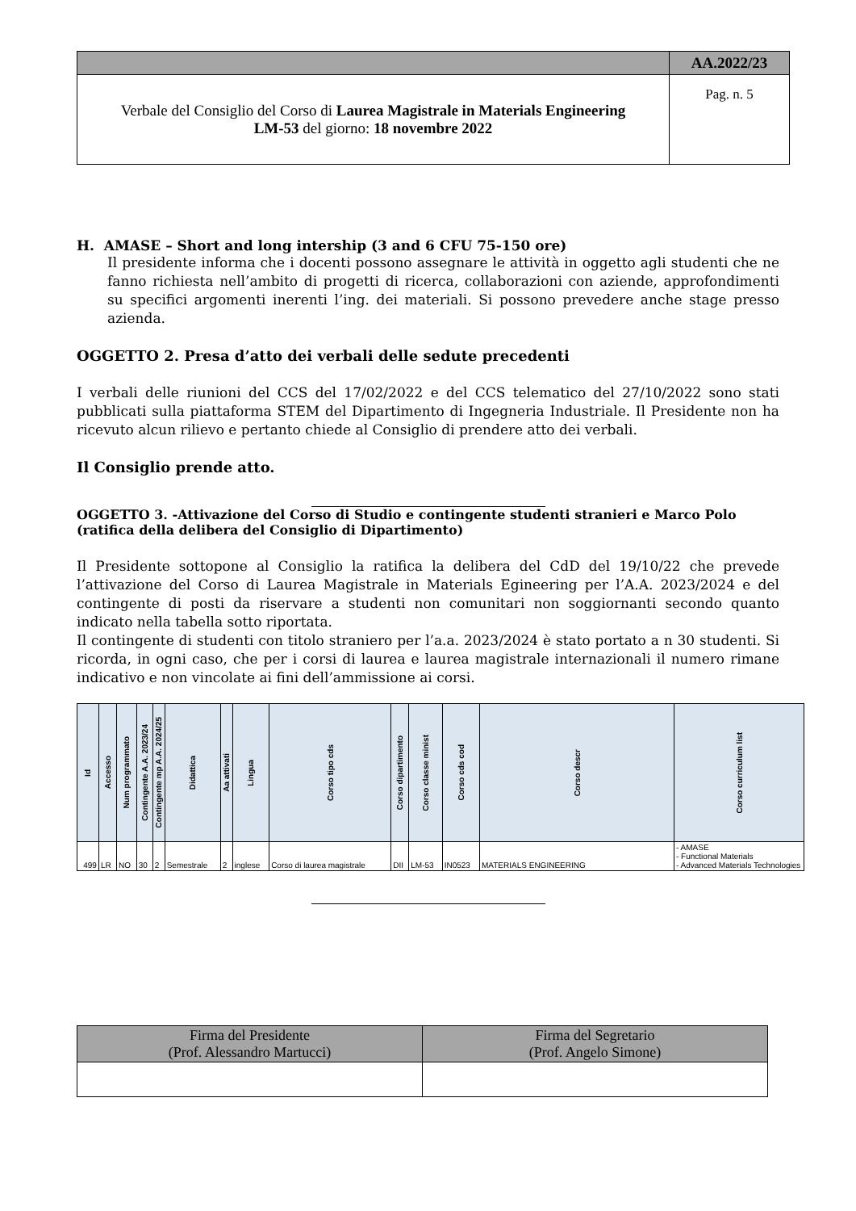| | AA.2022/23 |
| Verbale del Consiglio del Corso di Laurea Magistrale in Materials Engineering LM-53 del giorno: 18 novembre 2022 | Pag. n. 5 |
H. AMASE – Short and long intership (3 and 6 CFU 75-150 ore)
Il presidente informa che i docenti possono assegnare le attività in oggetto agli studenti che ne fanno richiesta nell’ambito di progetti di ricerca, collaborazioni con aziende, approfondimenti su specifici argomenti inerenti l’ing. dei materiali. Si possono prevedere anche stage presso azienda.
OGGETTO 2. Presa d’atto dei verbali delle sedute precedenti
I verbali delle riunioni del CCS del 17/02/2022 e del CCS telematico del 27/10/2022 sono stati pubblicati sulla piattaforma STEM del Dipartimento di Ingegneria Industriale. Il Presidente non ha ricevuto alcun rilievo e pertanto chiede al Consiglio di prendere atto dei verbali.
Il Consiglio prende atto.
OGGETTO 3. -Attivazione del Corso di Studio e contingente studenti stranieri e Marco Polo (ratifica della delibera del Consiglio di Dipartimento)
Il Presidente sottopone al Consiglio la ratifica la delibera del CdD del 19/10/22 che prevede l’attivazione del Corso di Laurea Magistrale in Materials Egineering per l’A.A. 2023/2024 e del contingente di posti da riservare a studenti non comunitari non soggiornanti secondo quanto indicato nella tabella sotto riportata.
Il contingente di studenti con titolo straniero per l’a.a. 2023/2024 è stato portato a n 30 studenti. Si ricorda, in ogni caso, che per i corsi di laurea e laurea magistrale internazionali il numero rimane indicativo e non vincolate ai fini dell’ammissione ai corsi.
| Id | Accesso | Num programmato | Contingente A.A. 2023/24 | Contingente mp A.A. 2024/25 | Didattica | Aa attivati | Lingua | Corso tipo cds | Corso dipartimento | Corso classe minist | Corso cds cod | Corso descr | Corso curriculum list |
| --- | --- | --- | --- | --- | --- | --- | --- | --- | --- | --- | --- | --- | --- |
| 499 | LR | NO | 30 | 2 | Semestrale | 2 | inglese | Corso di laurea magistrale | DII | LM-53 | IN0523 | MATERIALS ENGINEERING | - AMASE - Functional Materials - Advanced Materials Technologies |
| Firma del Presidente (Prof. Alessandro Martucci) | Firma del Segretario (Prof. Angelo Simone) |